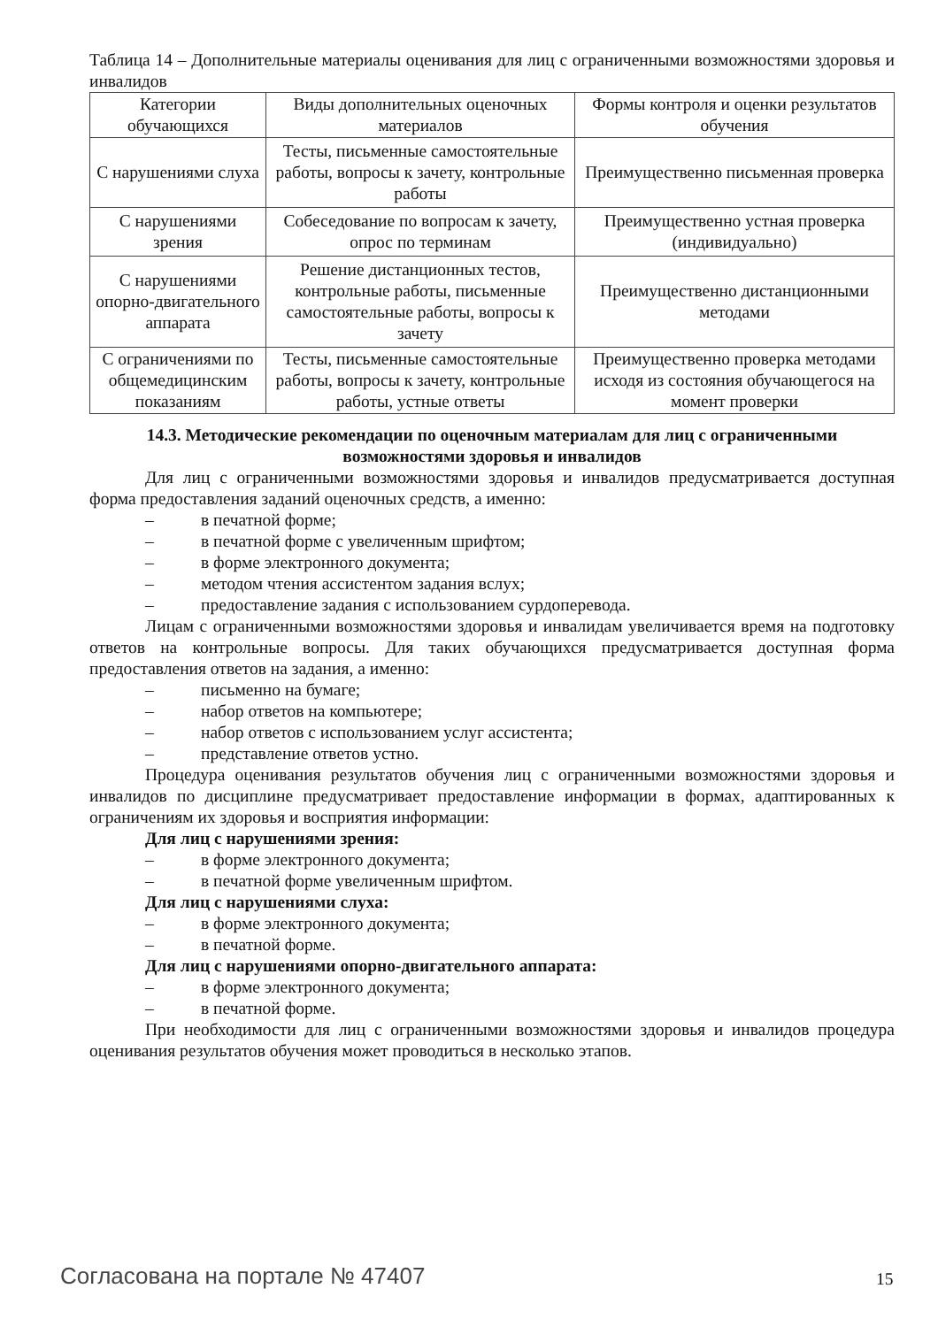Таблица 14 – Дополнительные материалы оценивания для лиц с ограниченными возможностями здоровья и инвалидов
| Категории обучающихся | Виды дополнительных оценочных материалов | Формы контроля и оценки результатов обучения |
| --- | --- | --- |
| С нарушениями слуха | Тесты, письменные самостоятельные работы, вопросы к зачету, контрольные работы | Преимущественно письменная проверка |
| С нарушениями зрения | Собеседование по вопросам к зачету, опрос по терминам | Преимущественно устная проверка (индивидуально) |
| С нарушениями опорно-двигательного аппарата | Решение дистанционных тестов, контрольные работы, письменные самостоятельные работы, вопросы к зачету | Преимущественно дистанционными методами |
| С ограничениями по общемедицинским показаниям | Тесты, письменные самостоятельные работы, вопросы к зачету, контрольные работы, устные ответы | Преимущественно проверка методами исходя из состояния обучающегося на момент проверки |
14.3. Методические рекомендации по оценочным материалам для лиц с ограниченными возможностями здоровья и инвалидов
Для лиц с ограниченными возможностями здоровья и инвалидов предусматривается доступная форма предоставления заданий оценочных средств, а именно:
– в печатной форме;
– в печатной форме с увеличенным шрифтом;
– в форме электронного документа;
– методом чтения ассистентом задания вслух;
– предоставление задания с использованием сурдоперевода.
Лицам с ограниченными возможностями здоровья и инвалидам увеличивается время на подготовку ответов на контрольные вопросы. Для таких обучающихся предусматривается доступная форма предоставления ответов на задания, а именно:
– письменно на бумаге;
– набор ответов на компьютере;
– набор ответов с использованием услуг ассистента;
– представление ответов устно.
Процедура оценивания результатов обучения лиц с ограниченными возможностями здоровья и инвалидов по дисциплине предусматривает предоставление информации в формах, адаптированных к ограничениям их здоровья и восприятия информации:
Для лиц с нарушениями зрения:
– в форме электронного документа;
– в печатной форме увеличенным шрифтом.
Для лиц с нарушениями слуха:
– в форме электронного документа;
– в печатной форме.
Для лиц с нарушениями опорно-двигательного аппарата:
– в форме электронного документа;
– в печатной форме.
При необходимости для лиц с ограниченными возможностями здоровья и инвалидов процедура оценивания результатов обучения может проводиться в несколько этапов.
Согласована на портале № 47407 15